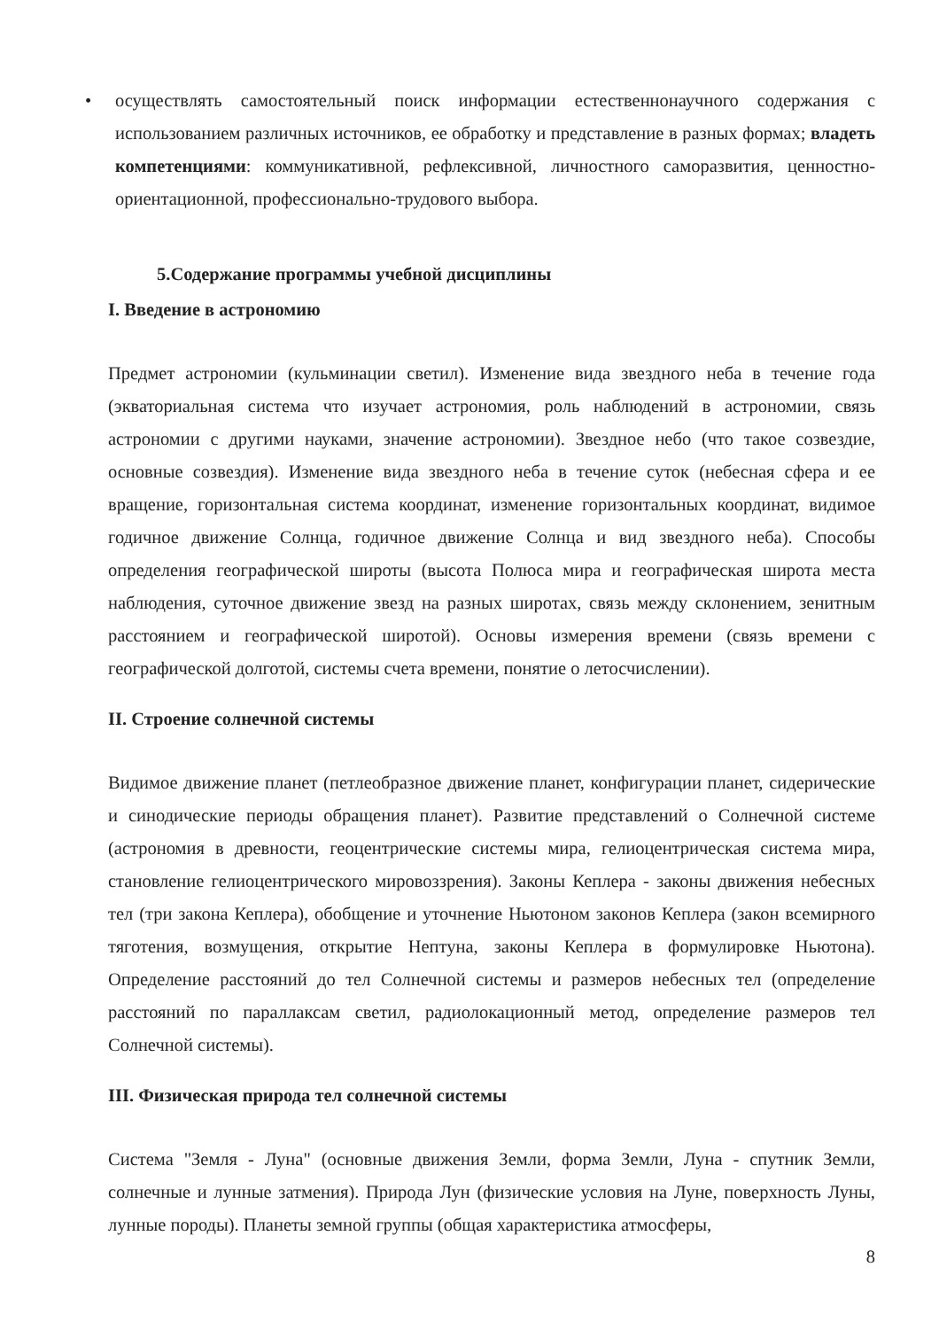• осуществлять самостоятельный поиск информации естественнонаучного содержания с использованием различных источников, ее обработку и представление в разных формах; владеть компетенциями: коммуникативной, рефлексивной, личностного саморазвития, ценностно-ориентационной, профессионально-трудового выбора.
5.Содержание программы учебной дисциплины
I. Введение в астрономию
Предмет астрономии (кульминации светил). Изменение вида звездного неба в течение года (экваториальная система что изучает астрономия, роль наблюдений в астрономии, связь астрономии с другими науками, значение астрономии). Звездное небо (что такое созвездие, основные созвездия). Изменение вида звездного неба в течение суток (небесная сфера и ее вращение, горизонтальная система координат, изменение горизонтальных координат, видимое годичное движение Солнца, годичное движение Солнца и вид звездного неба). Способы определения географической широты (высота Полюса мира и географическая широта места наблюдения, суточное движение звезд на разных широтах, связь между склонением, зенитным расстоянием и географической широтой). Основы измерения времени (связь времени с географической долготой, системы счета времени, понятие о летосчислении).
II. Строение солнечной системы
Видимое движение планет (петлеобразное движение планет, конфигурации планет, сидерические и синодические периоды обращения планет). Развитие представлений о Солнечной системе (астрономия в древности, геоцентрические системы мира, гелиоцентрическая система мира, становление гелиоцентрического мировоззрения). Законы Кеплера - законы движения небесных тел (три закона Кеплера), обобщение и уточнение Ньютоном законов Кеплера (закон всемирного тяготения, возмущения, открытие Нептуна, законы Кеплера в формулировке Ньютона). Определение расстояний до тел Солнечной системы и размеров небесных тел (определение расстояний по параллаксам светил, радиолокационный метод, определение размеров тел Солнечной системы).
III. Физическая природа тел солнечной системы
Система "Земля - Луна" (основные движения Земли, форма Земли, Луна - спутник Земли, солнечные и лунные затмения). Природа Лун (физические условия на Луне, поверхность Луны, лунные породы). Планеты земной группы (общая характеристика атмосферы,
8